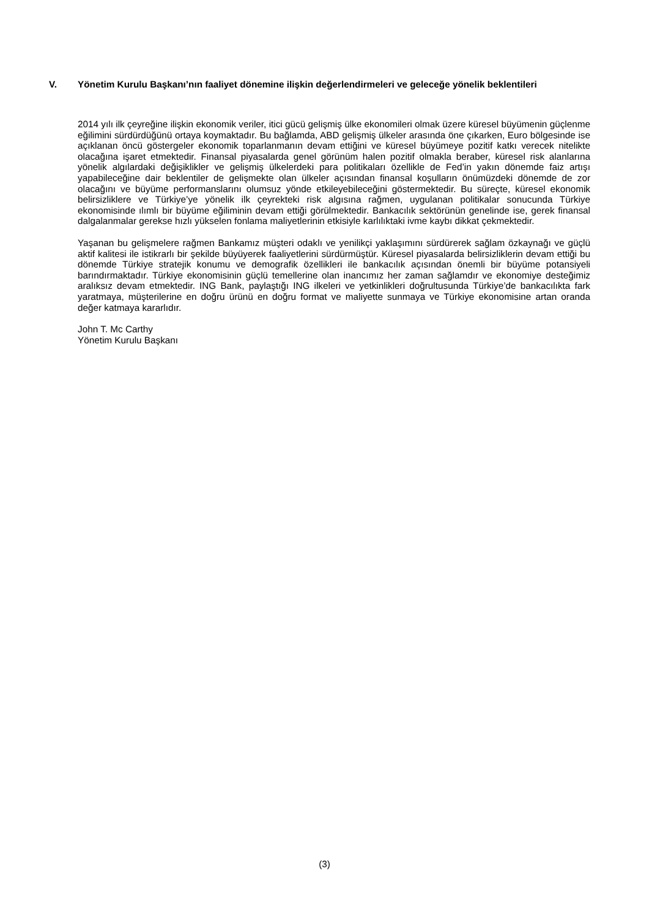V. Yönetim Kurulu Başkanı’nın faaliyet dönemine ilişkin değerlendirmeleri ve geleceğe yönelik beklentileri
2014 yılı ilk çeyreğine ilişkin ekonomik veriler, itici gücü gelişmiş ülke ekonomileri olmak üzere küresel büyümenin güçlenme eğilimini sürdürdüğünü ortaya koymaktadır. Bu bağlamda, ABD gelişmiş ülkeler arasında öne çıkarken, Euro bölgesinde ise açıklanan öncü göstergeler ekonomik toparlanmanın devam ettiğini ve küresel büyümeye pozitif katkı verecek nitelikte olacağına işaret etmektedir. Finansal piyasalarda genel görünüm halen pozitif olmakla beraber, küresel risk alanlarına yönelik algılardaki değişiklikler ve gelişmiş ülkelerdeki para politikaları özellikle de Fed’in yakın dönemde faiz artışı yapabileceğine dair beklentiler de gelişmekte olan ülkeler açısından finansal koşulların önümüzdeki dönemde de zor olacağını ve büyüme performanslarını olumsuz yönde etkileyebileceğini göstermektedir. Bu süreçte, küresel ekonomik belirsizliklere ve Türkiye’ye yönelik ilk çeyrekteki risk algısına rağmen, uygulanan politikalar sonucunda Türkiye ekonomisinde ılımlı bir büyüme eğiliminin devam ettiği görülmektedir. Bankacılık sektörünün genelinde ise, gerek finansal dalgalanmalar gerekse hızlı yükselen fonlama maliyetlerinin etkisiyle karlılıktaki ivme kaybı dikkat çekmektedir.
Yaşanan bu gelişmelere rağmen Bankamız müşteri odaklı ve yenilikçi yaklaşımını sürdürerek sağlam özkaynağı ve güçlü aktif kalitesi ile istikrarlı bir şekilde büyüyerek faaliyetlerini sürdürmüştür. Küresel piyasalarda belirsizliklerin devam ettiği bu dönemde Türkiye stratejik konumu ve demografik özellikleri ile bankacılık açısından önemli bir büyüme potansiyeli barındırmaktadır. Türkiye ekonomisinin güçlü temellerine olan inancımız her zaman sağlamdır ve ekonomiye desteğimiz aralıksız devam etmektedir. ING Bank, paylaştığı ING ilkeleri ve yetkinlikleri doğrultusunda Türkiye’de bankacılıkta fark yaratmaya, müşterilerine en doğru ürünü en doğru format ve maliyette sunmaya ve Türkiye ekonomisine artan oranda değer katmaya kararlıdır.
John T. Mc Carthy
Yönetim Kurulu Başkanı
(3)